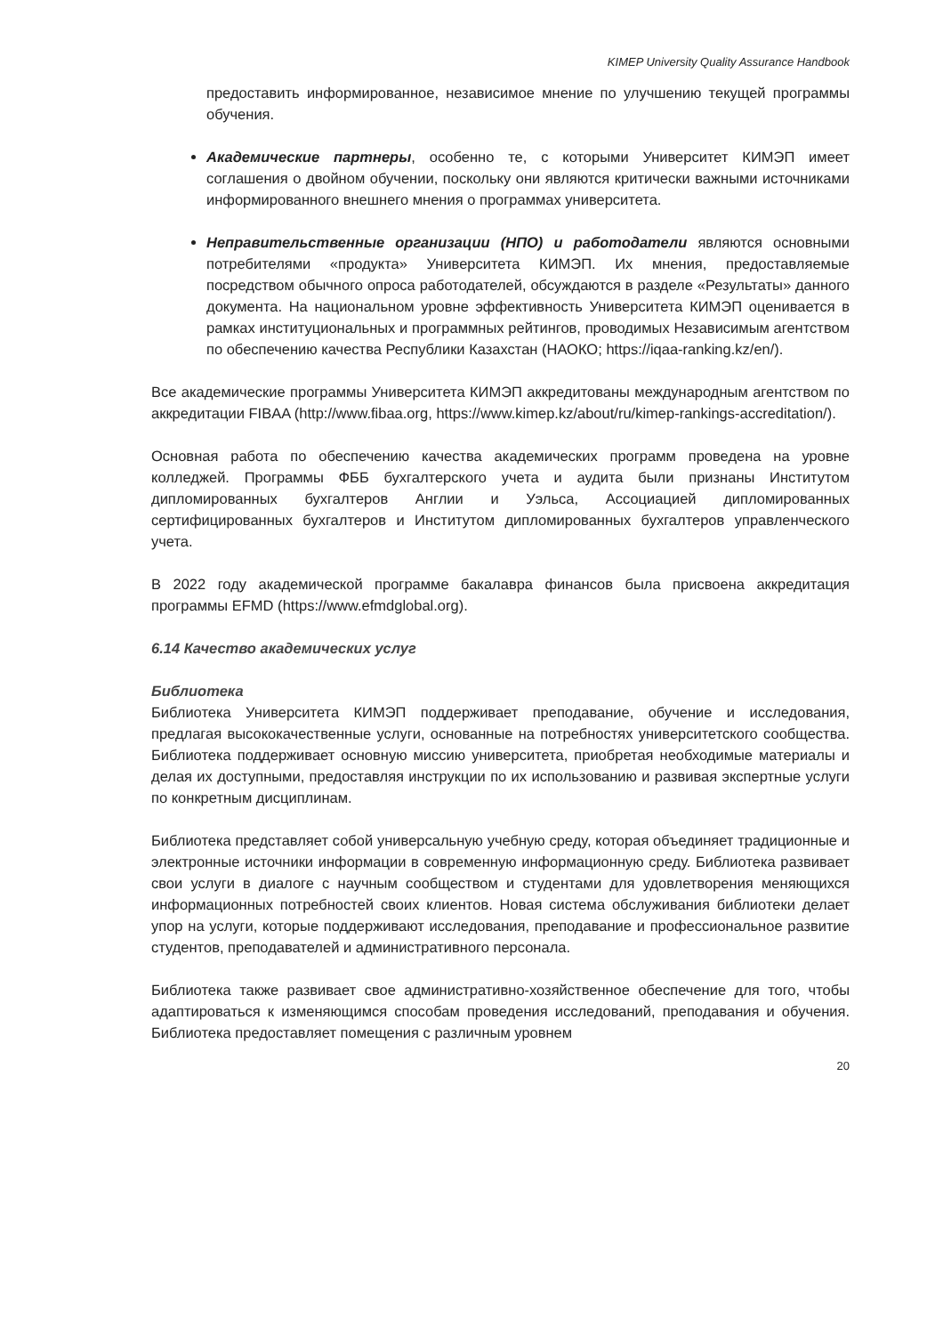KIMEP University Quality Assurance Handbook
предоставить информированное, независимое мнение по улучшению текущей программы обучения.
Академические партнеры, особенно те, с которыми Университет КИМЭП имеет соглашения о двойном обучении, поскольку они являются критически важными источниками информированного внешнего мнения о программах университета.
Неправительственные организации (НПО) и работодатели являются основными потребителями «продукта» Университета КИМЭП. Их мнения, предоставляемые посредством обычного опроса работодателей, обсуждаются в разделе «Результаты» данного документа. На национальном уровне эффективность Университета КИМЭП оценивается в рамках институциональных и программных рейтингов, проводимых Независимым агентством по обеспечению качества Республики Казахстан (НАОКО; https://iqaa-ranking.kz/en/).
Все академические программы Университета КИМЭП аккредитованы международным агентством по аккредитации FIBAA (http://www.fibaa.org, https://www.kimep.kz/about/ru/kimep-rankings-accreditation/).
Основная работа по обеспечению качества академических программ проведена на уровне колледжей. Программы ФББ бухгалтерского учета и аудита были признаны Институтом дипломированных бухгалтеров Англии и Уэльса, Ассоциацией дипломированных сертифицированных бухгалтеров и Институтом дипломированных бухгалтеров управленческого учета.
В 2022 году академической программе бакалавра финансов была присвоена аккредитация программы EFMD (https://www.efmdglobal.org).
6.14 Качество академических услуг
Библиотека
Библиотека Университета КИМЭП поддерживает преподавание, обучение и исследования, предлагая высококачественные услуги, основанные на потребностях университетского сообщества. Библиотека поддерживает основную миссию университета, приобретая необходимые материалы и делая их доступными, предоставляя инструкции по их использованию и развивая экспертные услуги по конкретным дисциплинам.
Библиотека представляет собой универсальную учебную среду, которая объединяет традиционные и электронные источники информации в современную информационную среду. Библиотека развивает свои услуги в диалоге с научным сообществом и студентами для удовлетворения меняющихся информационных потребностей своих клиентов. Новая система обслуживания библиотеки делает упор на услуги, которые поддерживают исследования, преподавание и профессиональное развитие студентов, преподавателей и административного персонала.
Библиотека также развивает свое административно-хозяйственное обеспечение для того, чтобы адаптироваться к изменяющимся способам проведения исследований, преподавания и обучения. Библиотека предоставляет помещения с различным уровнем
20